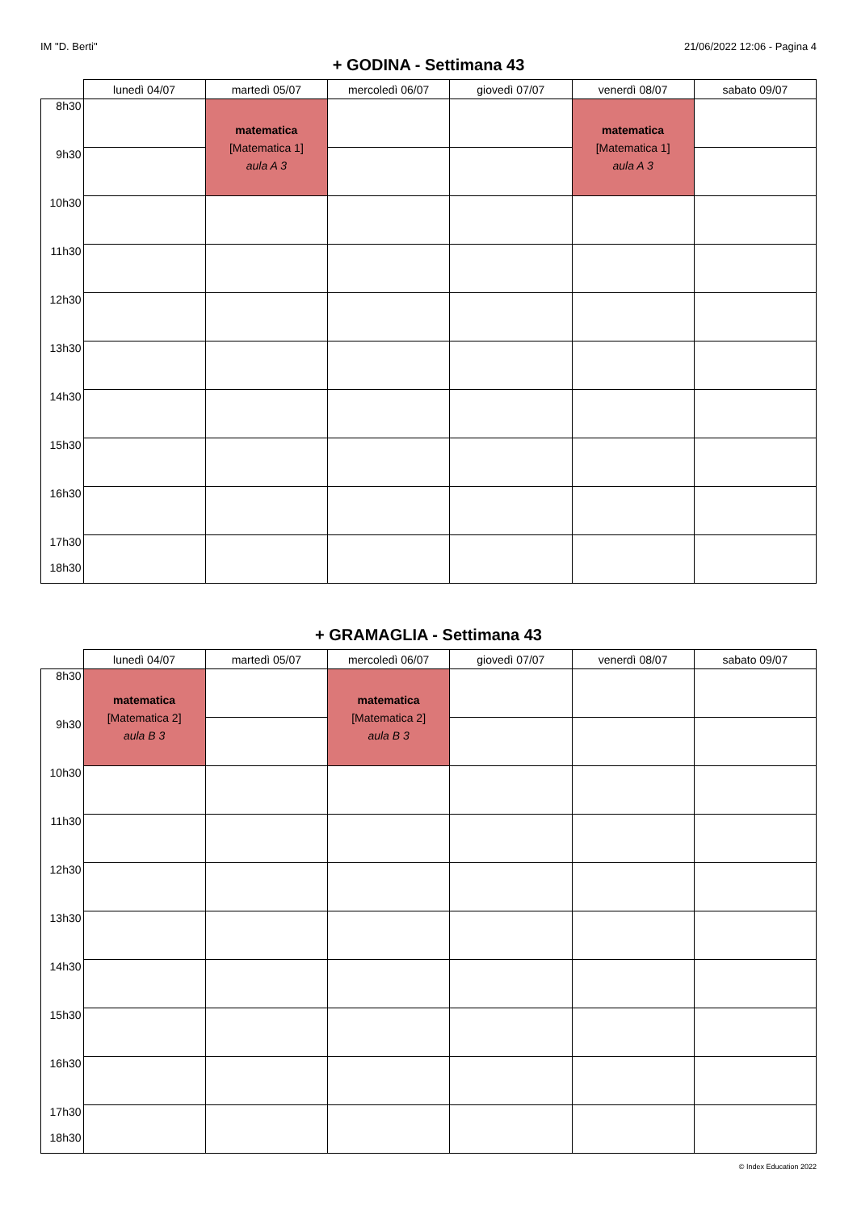IM "D. Berti" 21/06/2022 12:06 - Pagina 4
+ GODINA - Settimana 43
| | lunedì 04/07 | martedì 05/07 | mercoledì 06/07 | giovedì 07/07 | venerdì 08/07 | sabato 09/07 |
| --- | --- | --- | --- | --- | --- | --- |
| 8h30 | | matematica [Matematica 1] aula A 3 | | | matematica [Matematica 1] aula A 3 | |
| 9h30 | | | | | | |
| 10h30 | | | | | | |
| 11h30 | | | | | | |
| 12h30 | | | | | | |
| 13h30 | | | | | | |
| 14h30 | | | | | | |
| 15h30 | | | | | | |
| 16h30 | | | | | | |
| 17h30 18h30 | | | | | | |
+ GRAMAGLIA - Settimana 43
| | lunedì 04/07 | martedì 05/07 | mercoledì 06/07 | giovedì 07/07 | venerdì 08/07 | sabato 09/07 |
| --- | --- | --- | --- | --- | --- | --- |
| 8h30 | matematica [Matematica 2] aula B 3 | | matematica [Matematica 2] aula B 3 | | | |
| 9h30 | | | | | | |
| 10h30 | | | | | | |
| 11h30 | | | | | | |
| 12h30 | | | | | | |
| 13h30 | | | | | | |
| 14h30 | | | | | | |
| 15h30 | | | | | | |
| 16h30 | | | | | | |
| 17h30 18h30 | | | | | | |
© Index Education 2022